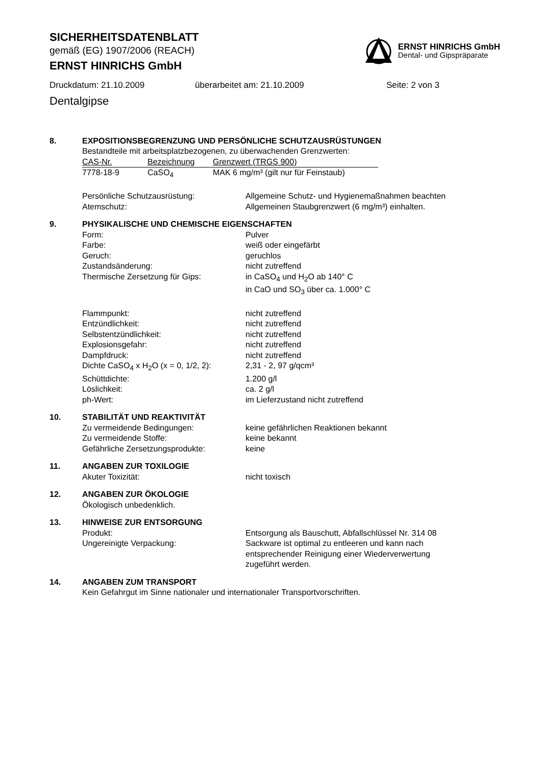SICHERHEITSDATENBLATT
gemäß (EG) 1907/2006 (REACH)
ERNST HINRICHS GmbH
ERNST HINRICHS GmbH
Dental- und Gipspräparate
Druckdatum: 21.10.2009 überarbeitet am: 21.10.2009 Seite: 2 von 3
Dentalgipse
8. EXPOSITIONSBEGRENZUNG UND PERSÖNLICHE SCHUTZAUSRÜSTUNGEN
Bestandteile mit arbeitsplatzbezogenen, zu überwachenden Grenzwerten:
| CAS-Nr. | Bezeichnung | Grenzwert (TRGS 900) |
| --- | --- | --- |
| 7778-18-9 | CaSO<sub>4</sub> | MAK 6 mg/m³ (gilt nur für Feinstaub) |
| Persönliche Schutzausrüstung: | Allgemeine Schutz- und Hygienemaßnahmen beachten |
| Atemschutz: | Allgemeinen Staubgrenzwert (6 mg/m³) einhalten. |
9. PHYSIKALISCHE UND CHEMISCHE EIGENSCHAFTEN
| Form: | Pulver |
| Farbe: | weiß oder eingefärbt |
| Geruch: | geruchlos |
| Zustandsänderung: | nicht zutreffend |
| Thermische Zersetzung für Gips: | in CaSO<sub>4</sub> und H<sub>2</sub>O ab 140° C in CaO und SO<sub>3</sub> über ca. 1.000° C |
| Flammpunkt: | nicht zutreffend |
| Entzündlichkeit: | nicht zutreffend |
| Selbstentzündlichkeit: | nicht zutreffend |
| Explosionsgefahr: | nicht zutreffend |
| Dampfdruck: | nicht zutreffend |
| Dichte CaSO<sub>4</sub> x H<sub>2</sub>O (x = 0, 1/2, 2): | 2,31 - 2, 97 g/qcm³ |
| Schüttdichte: | 1.200 g/l |
| Löslichkeit: | ca. 2 g/l |
| ph-Wert: | im Lieferzustand nicht zutreffend |
10. STABILITÄT UND REAKTIVITÄT
| Zu vermeidende Bedingungen: | keine gefährlichen Reaktionen bekannt |
| Zu vermeidende Stoffe: | keine bekannt |
| Gefährliche Zersetzungsprodukte: | keine |
11. ANGABEN ZUR TOXILOGIE
| Akuter Toxizität: | nicht toxisch |
12. ANGABEN ZUR ÖKOLOGIE
Ökologisch unbedenklich.
13. HINWEISE ZUR ENTSORGUNG
| Produkt: | Entsorgung als Bauschutt, Abfallschlüssel Nr. 314 08 |
| Ungereinigte Verpackung: | Sackware ist optimal zu entleeren und kann nach entsprechender Reinigung einer Wiederverwertung zugeführt werden. |
14. ANGABEN ZUM TRANSPORT
Kein Gefahrgut im Sinne nationaler und internationaler Transportvorschriften.